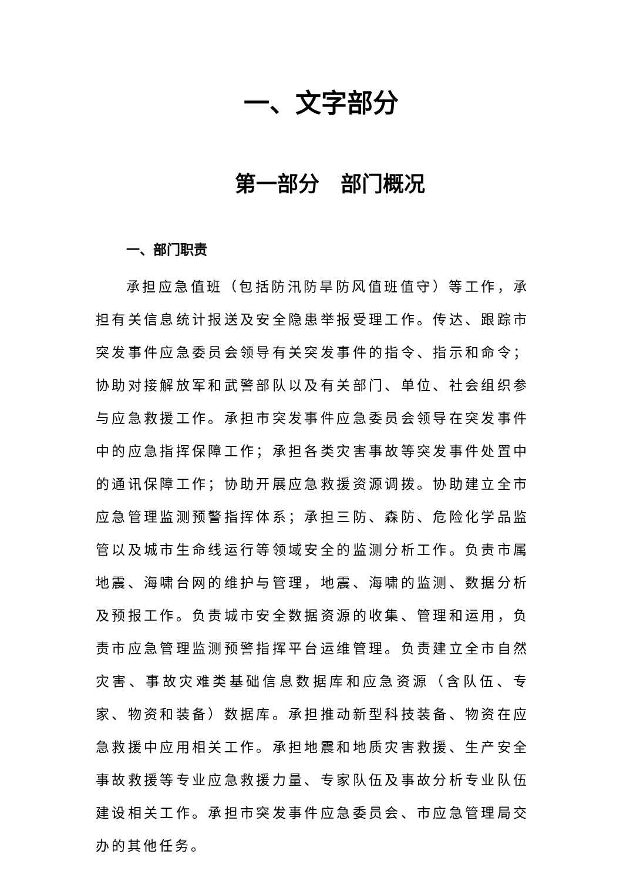一、文字部分
第一部分　部门概况
一、部门职责
承担应急值班（包括防汛防旱防风值班值守）等工作，承担有关信息统计报送及安全隐患举报受理工作。传达、跟踪市突发事件应急委员会领导有关突发事件的指令、指示和命令；协助对接解放军和武警部队以及有关部门、单位、社会组织参与应急救援工作。承担市突发事件应急委员会领导在突发事件中的应急指挥保障工作；承担各类灾害事故等突发事件处置中的通讯保障工作；协助开展应急救援资源调拨。协助建立全市应急管理监测预警指挥体系；承担三防、森防、危险化学品监管以及城市生命线运行等领域安全的监测分析工作。负责市属地震、海啸台网的维护与管理，地震、海啸的监测、数据分析及预报工作。负责城市安全数据资源的收集、管理和运用，负责市应急管理监测预警指挥平台运维管理。负责建立全市自然灾害、事故灾难类基础信息数据库和应急资源（含队伍、专家、物资和装备）数据库。承担推动新型科技装备、物资在应急救援中应用相关工作。承担地震和地质灾害救援、生产安全事故救援等专业应急救援力量、专家队伍及事故分析专业队伍建设相关工作。承担市突发事件应急委员会、市应急管理局交办的其他任务。